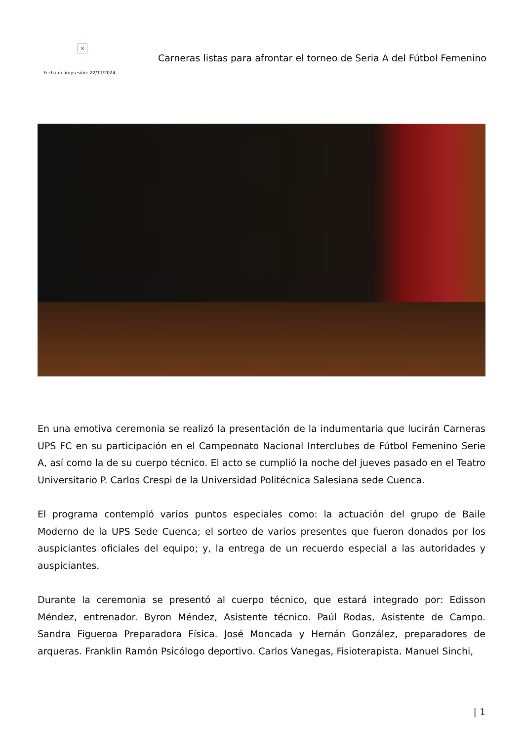×
Fecha de impresión: 22/11/2024
Carneras listas para afrontar el torneo de Seria A del Fútbol Femenino
En una emotiva ceremonia se realizó la presentación de la indumentaria que lucirán Carneras UPS FC en su participación en el Campeonato Nacional Interclubes de Fútbol Femenino Serie A, así como la de su cuerpo técnico. El acto se cumplió la noche del jueves pasado en el Teatro Universitario P. Carlos Crespi de la Universidad Politécnica Salesiana sede Cuenca.
El programa contempló varios puntos especiales como: la actuación del grupo de Baile Moderno de la UPS Sede Cuenca; el sorteo de varios presentes que fueron donados por los auspiciantes oficiales del equipo; y, la entrega de un recuerdo especial a las autoridades y auspiciantes.
Durante la ceremonia se presentó al cuerpo técnico, que estará integrado por: Edisson Méndez, entrenador. Byron Méndez, Asistente técnico. Paúl Rodas, Asistente de Campo. Sandra Figueroa Preparadora Física. José Moncada y Hernán González, preparadores de arqueras. Franklin Ramón Psicólogo deportivo. Carlos Vanegas, Fisioterapista. Manuel Sinchi,
| 1